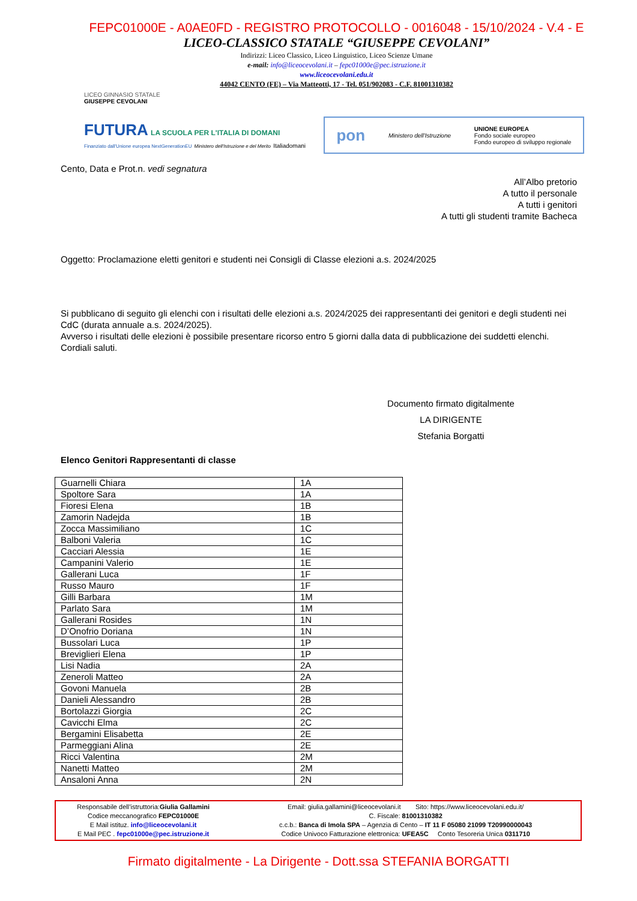FEPC01000E - A0AE0FD - REGISTRO PROTOCOLLO - 0016048 - 15/10/2024 - V.4 - E
LICEO-CLASSICO STATALE “GIUSEPPE CEVOLANI”
Indirizzi: Liceo Classico, Liceo Linguistico, Liceo Scienze Umane
e-mail: info@liceocevolani.it – fepc01000e@pec.istruzione.it
www.liceocevolani.edu.it
44042 CENTO (FE) – Via Matteotti, 17 - Tel. 051/902083 - C.F. 81001310382
LICEO GINNASIO STATALE
GIUSEPPE CEVOLANI
FUTURA LA SCUOLA PER L'ITALIA DI DOMANI
Finanziato dall'Unione europea NextGenerationEU Ministero dell'Istruzione e del Merito Italiadomani
pon Ministero dell'Istruzione UNIONE EUROPEA
Fondo sociale europeo
Fondo europeo di sviluppo regionale
Cento, Data e Prot.n. vedi segnatura
All’Albo pretorio
A tutto il personale
A tutti i genitori
A tutti gli studenti tramite Bacheca
Oggetto: Proclamazione eletti genitori e studenti nei Consigli di Classe elezioni a.s. 2024/2025
Si pubblicano di seguito gli elenchi con i risultati delle elezioni a.s. 2024/2025 dei rappresentanti dei genitori e degli studenti nei CdC (durata annuale a.s. 2024/2025).
Avverso i risultati delle elezioni è possibile presentare ricorso entro 5 giorni dalla data di pubblicazione dei suddetti elenchi.
Cordiali saluti.
Documento firmato digitalmente
LA DIRIGENTE
Stefania Borgatti
Elenco Genitori Rappresentanti di classe
| Guarnelli Chiara | 1A |
| Spoltore Sara | 1A |
| Fioresi Elena | 1B |
| Zamorin Nadejda | 1B |
| Zocca Massimiliano | 1C |
| Balboni Valeria | 1C |
| Cacciari Alessia | 1E |
| Campanini Valerio | 1E |
| Gallerani Luca | 1F |
| Russo Mauro | 1F |
| Gilli Barbara | 1M |
| Parlato Sara | 1M |
| Gallerani Rosides | 1N |
| D’Onofrio Doriana | 1N |
| Bussolari Luca | 1P |
| Breviglieri Elena | 1P |
| Lisi Nadia | 2A |
| Zeneroli Matteo | 2A |
| Govoni Manuela | 2B |
| Danieli Alessandro | 2B |
| Bortolazzi Giorgia | 2C |
| Cavicchi Elma | 2C |
| Bergamini Elisabetta | 2E |
| Parmeggiani Alina | 2E |
| Ricci Valentina | 2M |
| Nanetti Matteo | 2M |
| Ansaloni Anna | 2N |
Responsabile dell’istruttoria:Giulia Gallamini
Codice meccanografico FEPC01000E
E Mail istituz. info@liceocevolani.it
E Mail PEC . fepc01000e@pec.istruzione.it
Email: giulia.gallamini@liceocevolani.it Sito: https://www.liceocevolani.edu.it/
C. Fiscale: 81001310382
c.c.b.: Banca di Imola SPA – Agenzia di Cento – IT 11 F 05080 21099 T20990000043
Codice Univoco Fatturazione elettronica: UFEA5C Conto Tesoreria Unica 0311710
Firmato digitalmente - La Dirigente - Dott.ssa STEFANIA BORGATTI